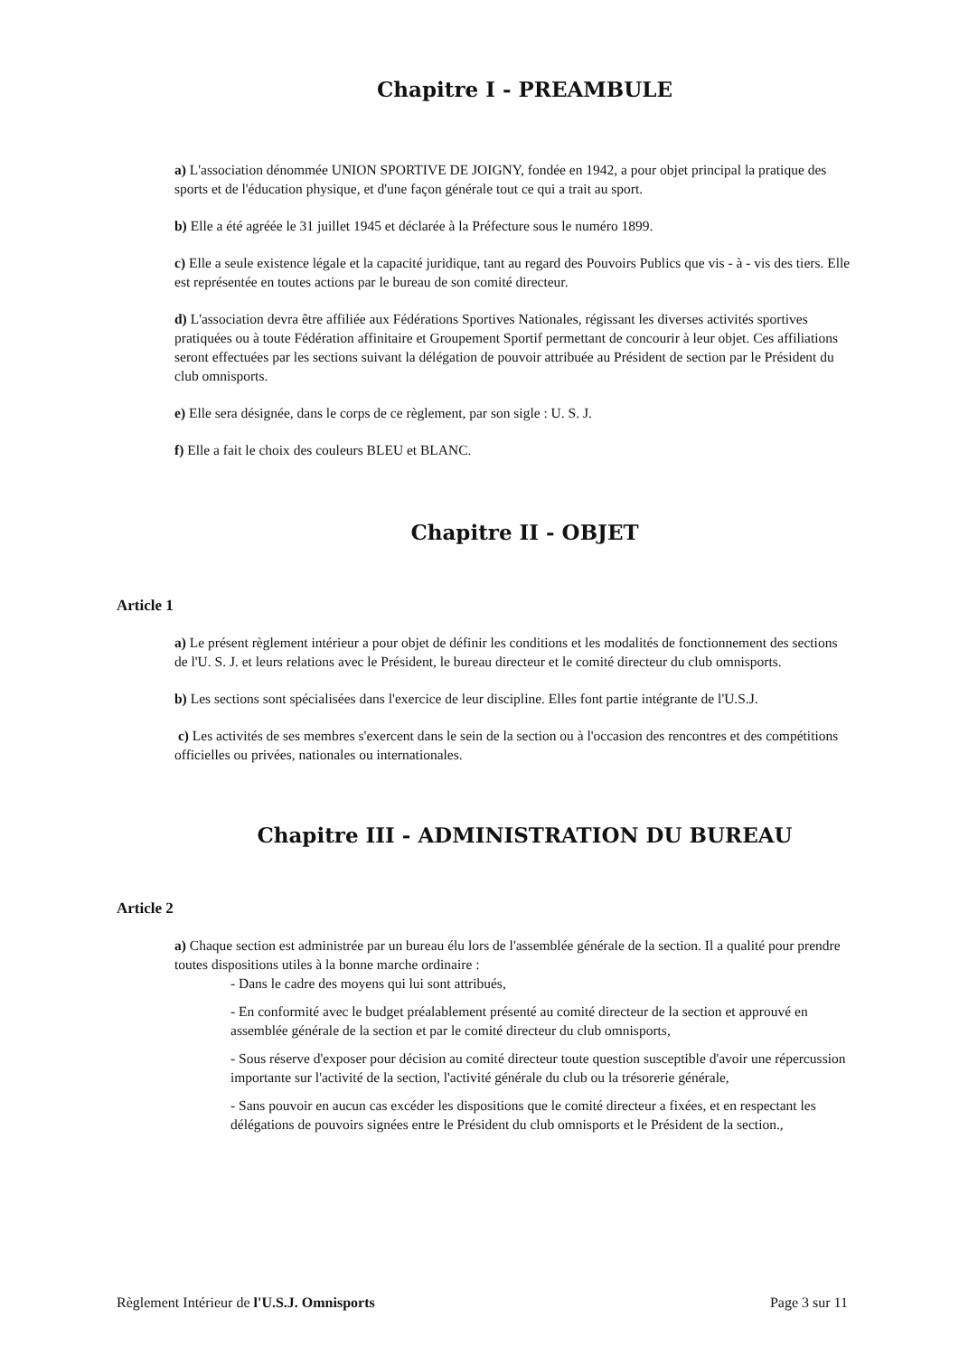Chapitre I - PREAMBULE
a) L'association dénommée UNION SPORTIVE DE JOIGNY, fondée en 1942, a pour objet principal la pratique des sports et de l'éducation physique, et d'une façon générale tout ce qui a trait au sport.
b) Elle a été agréée le 31 juillet 1945 et déclarée à la Préfecture sous le numéro 1899.
c) Elle a seule existence légale et la capacité juridique, tant au regard des Pouvoirs Publics que vis - à - vis des tiers. Elle est représentée en toutes actions par le bureau de son comité directeur.
d) L'association devra être affiliée aux Fédérations Sportives Nationales, régissant les diverses activités sportives pratiquées ou à toute Fédération affinitaire et Groupement Sportif permettant de concourir à leur objet. Ces affiliations seront effectuées par les sections suivant la délégation de pouvoir attribuée au Président de section par le Président du club omnisports.
e) Elle sera désignée, dans le corps de ce règlement, par son sigle : U. S. J.
f) Elle a fait le choix des couleurs BLEU et BLANC.
Chapitre II - OBJET
Article 1
a) Le présent règlement intérieur a pour objet de définir les conditions et les modalités de fonctionnement des sections de l'U. S. J. et leurs relations avec le Président, le bureau directeur et le comité directeur du club omnisports.
b) Les sections sont spécialisées dans l'exercice de leur discipline. Elles font partie intégrante de l'U.S.J.
c) Les activités de ses membres s'exercent dans le sein de la section ou à l'occasion des rencontres et des compétitions officielles ou privées, nationales ou internationales.
Chapitre III - ADMINISTRATION DU BUREAU
Article 2
a) Chaque section est administrée par un bureau élu lors de l'assemblée générale de la section. Il a qualité pour prendre toutes dispositions utiles à la bonne marche ordinaire :
- Dans le cadre des moyens qui lui sont attribués,
- En conformité avec le budget préalablement présenté au comité directeur de la section et approuvé en assemblée générale de la section et par le comité directeur du club omnisports,
- Sous réserve d'exposer pour décision au comité directeur toute question susceptible d'avoir une répercussion importante sur l'activité de la section, l'activité générale du club ou la trésorerie générale,
- Sans pouvoir en aucun cas excéder les dispositions que le comité directeur a fixées, et en respectant les délégations de pouvoirs signées entre le Président du club omnisports et le Président de la section.,
Règlement Intérieur de l'U.S.J. Omnisports Page 3 sur 11